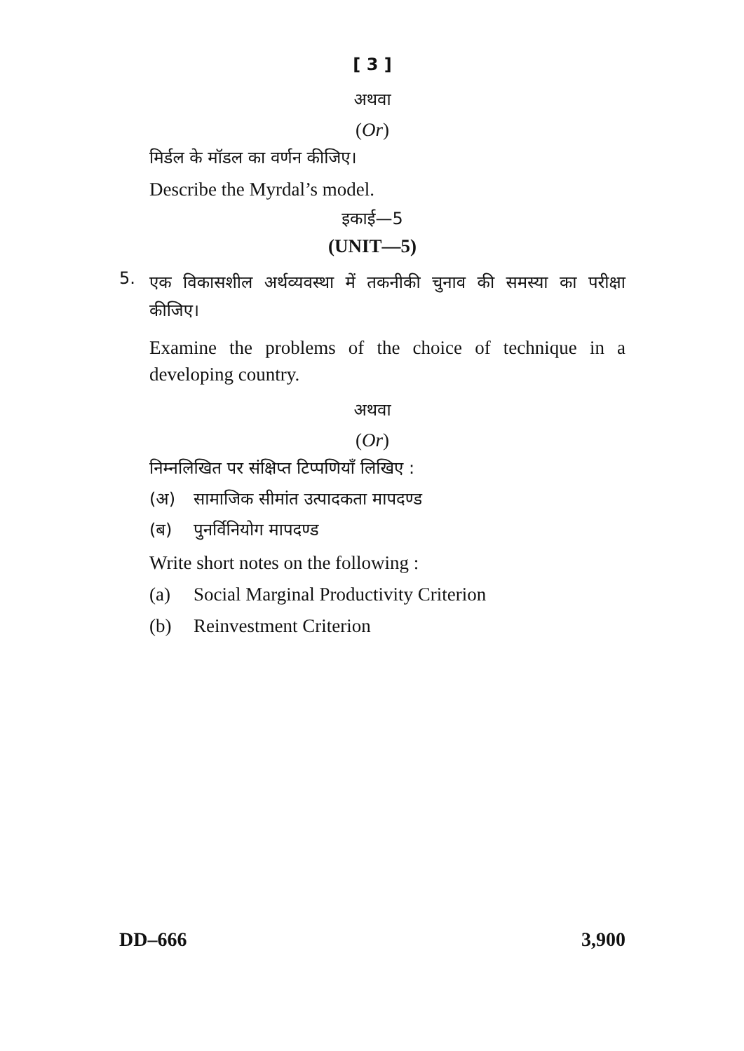[ 3 ]
अथवा
(Or)
मिर्डल के मॉडल का वर्णन कीजिए।
Describe the Myrdal’s model.
इकाई—5
(UNIT—5)
5.
एक विकासशील अर्थव्यवस्था में तकनीकी चुनाव की समस्या का परीक्षा कीजिए।
Examine the problems of the choice of technique in a developing country.
अथवा
(Or)
निम्नलिखित पर संक्षिप्त टिप्पणियाँ लिखिए :
(अ) सामाजिक सीमांत उत्पादकता मापदण्ड
(ब) पुनर्विनियोग मापदण्ड
Write short notes on the following :
(a) Social Marginal Productivity Criterion
(b) Reinvestment Criterion
DD–666 3,900